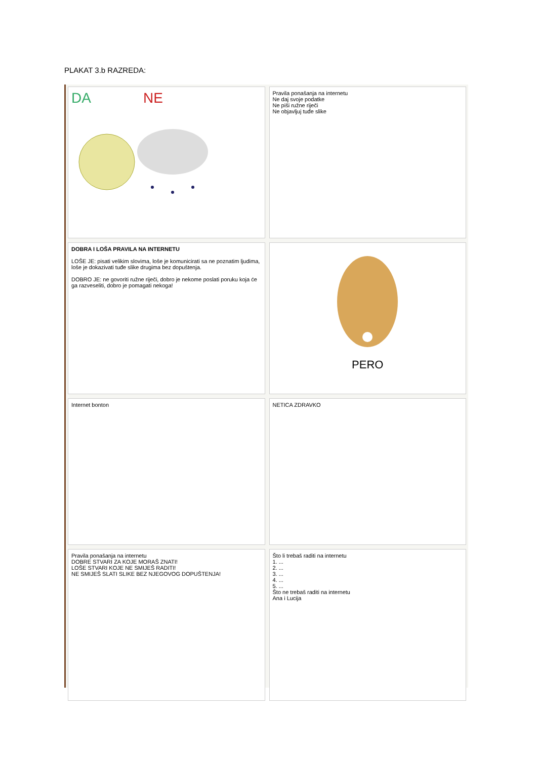PLAKAT 3.b RAZREDA:
DA NE
Pravila ponašanja na internetu
Ne daj svoje podatke
Ne piši ružne riječi
Ne objavljuj tuđe slike
DOBRA I LOŠA PRAVILA NA INTERNETU
LOŠE JE: pisati velikim slovima, loše je komunicirati sa ne poznatim ljudima, loše je dokazivati tuđe slike drugima bez dopuštenja.
DOBRO JE: ne govoriti ružne riječi, dobro je nekome poslati poruku koja će ga razveseliti, dobro je pomagati nekoga!
PERO
Internet bonton
NETICA ZDRAVKO
Pravila ponašanja na internetu
DOBRE STVARI ZA KOJE MORAŠ ZNATI!
LOŠE STVARI KOJE NE SMIJEŠ RADITI!
NE SMIJEŠ SLATI SLIKE BEZ NJEGOVOG DOPUŠTENJA!
Što li trebaš raditi na internetu
1. ...
2. ...
3. ...
4. ...
5. ...
Što ne trebaš raditi na internetu
Ana i Lucija